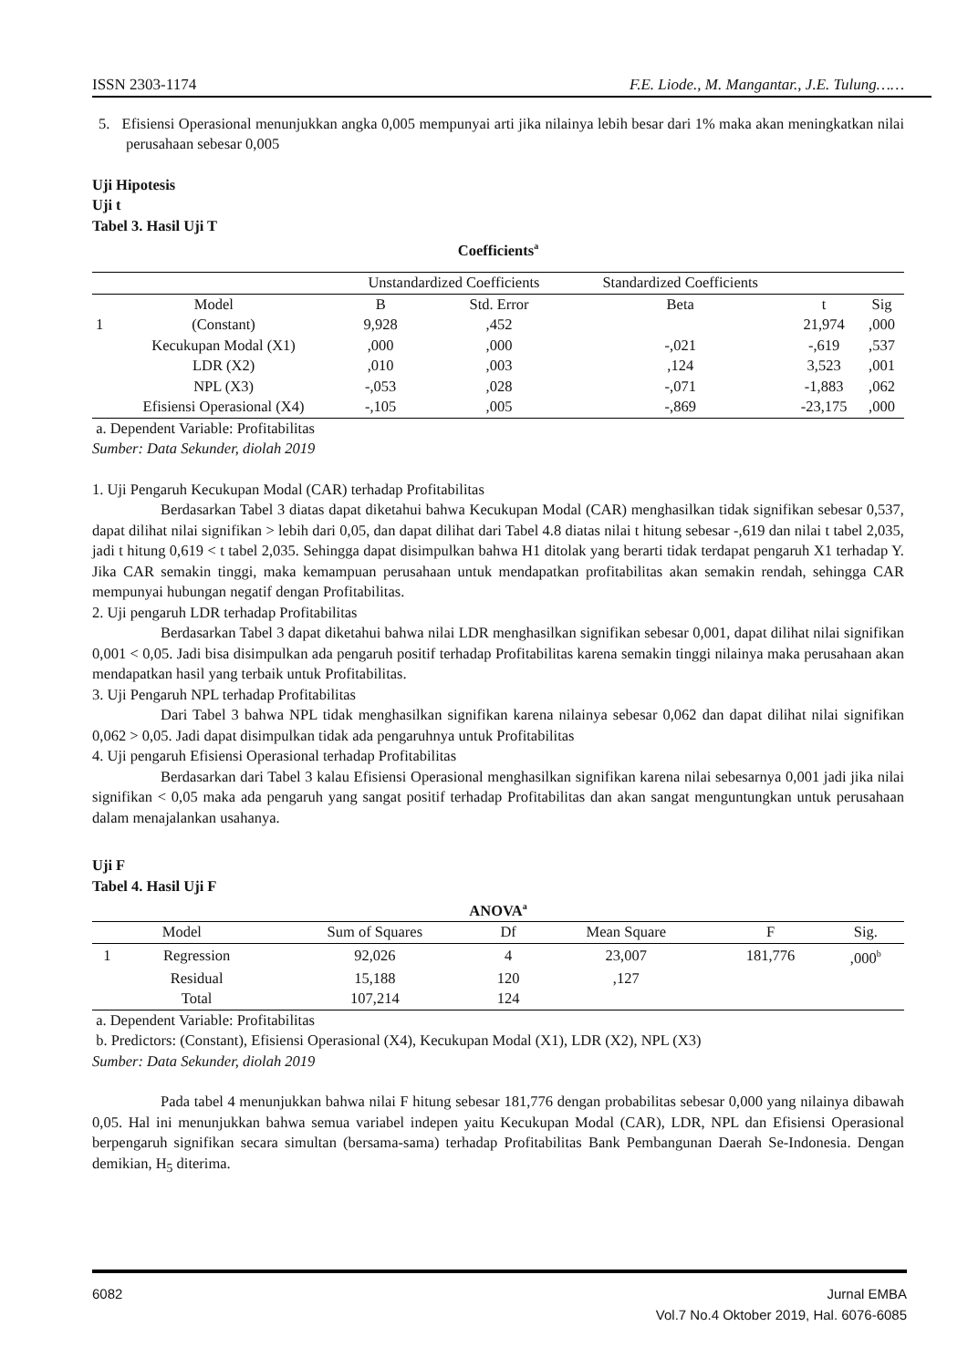ISSN 2303-1174 F.E. Liode., M. Mangantar., J.E. Tulung……
5. Efisiensi Operasional menunjukkan angka 0,005 mempunyai arti jika nilainya lebih besar dari 1% maka akan meningkatkan nilai perusahaan sebesar 0,005
Uji Hipotesis
Uji t
Tabel 3. Hasil Uji T
Coefficients<sup>a</sup>
| | | Unstandardized Coefficients | | Standardized Coefficients | | |
| Model | | B | Std. Error | Beta | t | Sig |
| 1 | (Constant) | 9,928 | ,452 | | 21,974 | ,000 |
| | Kecukupan Modal (X1) | ,000 | ,000 | -,021 | -,619 | ,537 |
| | LDR (X2) | ,010 | ,003 | ,124 | 3,523 | ,001 |
| | NPL (X3) | -,053 | ,028 | -,071 | -1,883 | ,062 |
| | Efisiensi Operasional (X4) | -,105 | ,005 | -,869 | -23,175 | ,000 |
a. Dependent Variable: Profitabilitas
Sumber: Data Sekunder, diolah 2019
1. Uji Pengaruh Kecukupan Modal (CAR) terhadap Profitabilitas
Berdasarkan Tabel 3 diatas dapat diketahui bahwa Kecukupan Modal (CAR) menghasilkan tidak signifikan sebesar 0,537, dapat dilihat nilai signifikan > lebih dari 0,05, dan dapat dilihat dari Tabel 4.8 diatas nilai t hitung sebesar -,619 dan nilai t tabel 2,035, jadi t hitung 0,619 < t tabel 2,035. Sehingga dapat disimpulkan bahwa H1 ditolak yang berarti tidak terdapat pengaruh X1 terhadap Y. Jika CAR semakin tinggi, maka kemampuan perusahaan untuk mendapatkan profitabilitas akan semakin rendah, sehingga CAR mempunyai hubungan negatif dengan Profitabilitas.
2. Uji pengaruh LDR terhadap Profitabilitas
Berdasarkan Tabel 3 dapat diketahui bahwa nilai LDR menghasilkan signifikan sebesar 0,001, dapat dilihat nilai signifikan 0,001 < 0,05. Jadi bisa disimpulkan ada pengaruh positif terhadap Profitabilitas karena semakin tinggi nilainya maka perusahaan akan mendapatkan hasil yang terbaik untuk Profitabilitas.
3. Uji Pengaruh NPL terhadap Profitabilitas
Dari Tabel 3 bahwa NPL tidak menghasilkan signifikan karena nilainya sebesar 0,062 dan dapat dilihat nilai signifikan 0,062 > 0,05. Jadi dapat disimpulkan tidak ada pengaruhnya untuk Profitabilitas
4. Uji pengaruh Efisiensi Operasional terhadap Profitabilitas
Berdasarkan dari Tabel 3 kalau Efisiensi Operasional menghasilkan signifikan karena nilai sebesarnya 0,001 jadi jika nilai signifikan < 0,05 maka ada pengaruh yang sangat positif terhadap Profitabilitas dan akan sangat menguntungkan untuk perusahaan dalam menajalankan usahanya.
Uji F
Tabel 4. Hasil Uji F
ANOVA<sup>a</sup>
| Model | | Sum of Squares | Df | Mean Square | F | Sig. |
| --- | --- | --- | --- | --- | --- | --- |
| 1 | Regression | 92,026 | 4 | 23,007 | 181,776 | ,000<sup>b</sup> |
| | Residual | 15,188 | 120 | ,127 | | |
| | Total | 107,214 | 124 | | | |
a. Dependent Variable: Profitabilitas
b. Predictors: (Constant), Efisiensi Operasional (X4), Kecukupan Modal (X1), LDR (X2), NPL (X3)
Sumber: Data Sekunder, diolah 2019
Pada tabel 4 menunjukkan bahwa nilai F hitung sebesar 181,776 dengan probabilitas sebesar 0,000 yang nilainya dibawah 0,05. Hal ini menunjukkan bahwa semua variabel indepen yaitu Kecukupan Modal (CAR), LDR, NPL dan Efisiensi Operasional berpengaruh signifikan secara simultan (bersama-sama) terhadap Profitabilitas Bank Pembangunan Daerah Se-Indonesia. Dengan demikian, H<sub>5</sub> diterima.
6082 Jurnal EMBA
Vol.7 No.4 Oktober 2019, Hal. 6076-6085